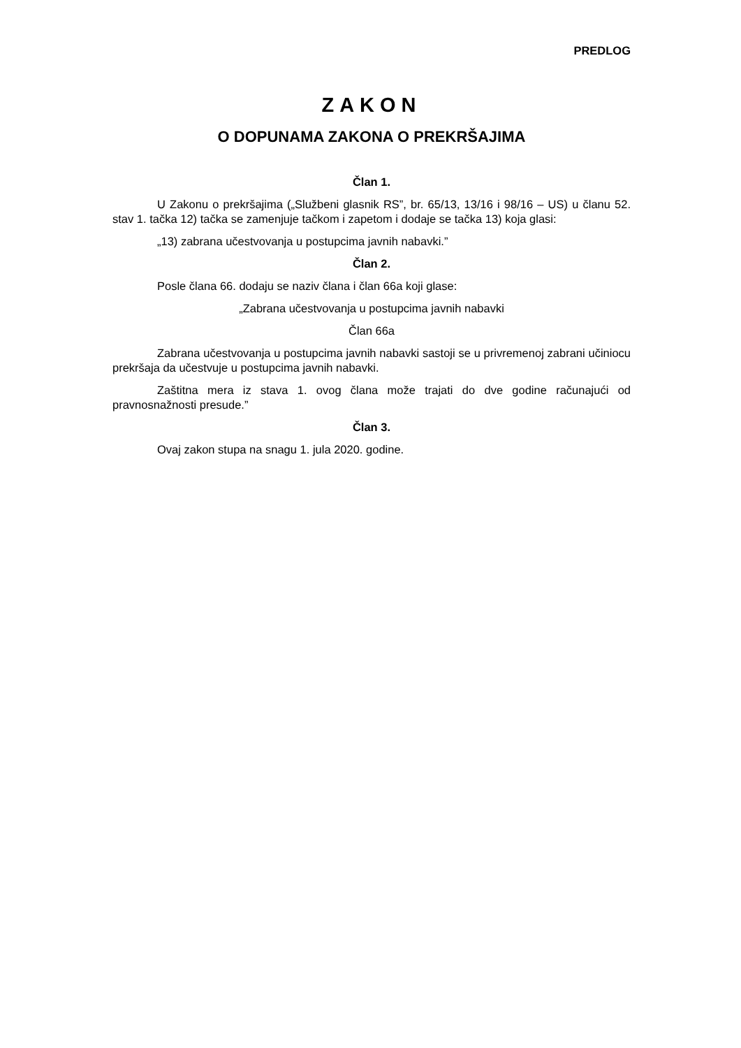PREDLOG
ZAKON
O DOPUNAMA ZAKONA O PREKRŠAJIMA
Član 1.
U Zakonu o prekršajima („Službeni glasnik RS”, br. 65/13, 13/16 i 98/16 – US) u članu 52. stav 1. tačka 12) tačka se zamenjuje tačkom i zapetom i dodaje se tačka 13) koja glasi:
„13) zabrana učestvovanja u postupcima javnih nabavki.”
Član 2.
Posle člana 66. dodaju se naziv člana i član 66a koji glase:
„Zabrana učestvovanja u postupcima javnih nabavki
Član 66a
Zabrana učestvovanja u postupcima javnih nabavki sastoji se u privremenoj zabrani učiniocu prekršaja da učestvuje u postupcima javnih nabavki.
Zaštitna mera iz stava 1. ovog člana može trajati do dve godine računajući od pravnosnažnosti presude.”
Član 3.
Ovaj zakon stupa na snagu 1. jula 2020. godine.